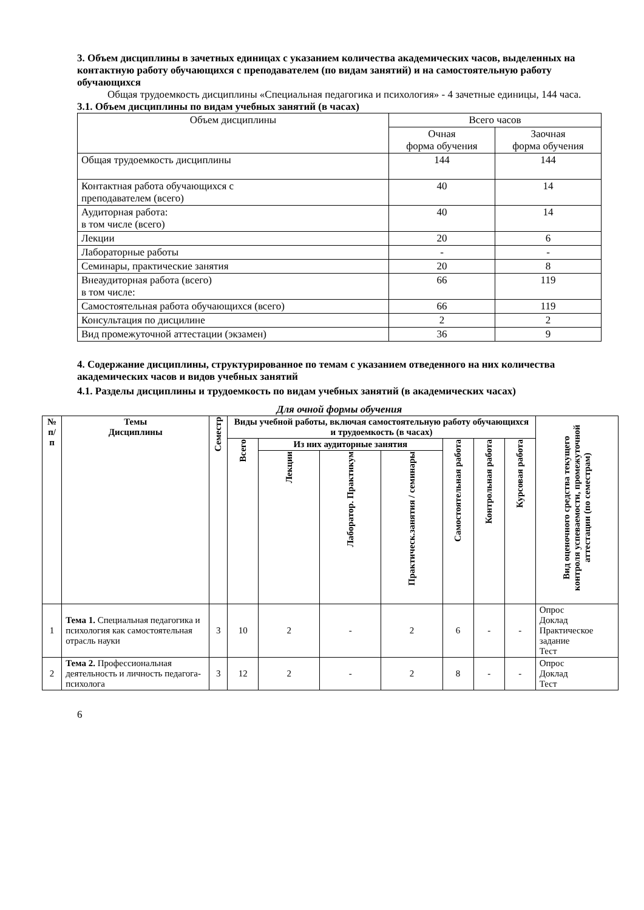3. Объем дисциплины в зачетных единицах с указанием количества академических часов, выделенных на контактную работу обучающихся с преподавателем (по видам занятий) и на самостоятельную работу обучающихся
Общая трудоемкость дисциплины «Специальная педагогика и психология» - 4 зачетные единицы, 144 часа.
3.1. Объем дисциплины по видам учебных занятий (в часах)
| Объем дисциплины | Всего часов | |
| | Очная форма обучения | Заочная форма обучения |
| Общая трудоемкость дисциплины | 144 | 144 |
| Контактная работа обучающихся с преподавателем (всего) | 40 | 14 |
| Аудиторная работа: в том числе (всего) | 40 | 14 |
| Лекции | 20 | 6 |
| Лабораторные работы | - | - |
| Семинары, практические занятия | 20 | 8 |
| Внеаудиторная работа (всего) в том числе: | 66 | 119 |
| Самостоятельная работа обучающихся (всего) | 66 | 119 |
| Консультация по дисцилине | 2 | 2 |
| Вид промежуточной аттестации (экзамен) | 36 | 9 |
4. Содержание дисциплины, структурированное по темам с указанием отведенного на них количества академических часов и видов учебных занятий
4.1. Разделы дисциплины и трудоемкость по видам учебных занятий (в академических часах)
Для очной формы обучения
| № п/п | Темы Дисциплины | Семестр | Виды учебной работы, включая самостоятельную работу обучающихся и трудоемкость (в часах) | | | | | | | Вид оценочного средства текущего контроля успеваемости, промежуточной аттестации (по семестрам) |
| --- | --- | --- | --- | --- | --- | --- | --- | --- | --- | --- |
| | | | Всего | Из них аудиторные занятия | | | Самостоятельная работа | Контрольная работа | Курсовая работа | |
| | | | | Лекции | Лаборатор. Практикум | Практическ.занятия / семинары | | | | |
| 1 | Тема 1. Специальная педагогика и психология как самостоятельная отрасль науки | 3 | 10 | 2 | - | 2 | 6 | - | - | Опрос Доклад Практическое задание Тест |
| 2 | Тема 2. Профессиональная деятельность и личность педагога-психолога | 3 | 12 | 2 | - | 2 | 8 | - | - | Опрос Доклад Тест |
6